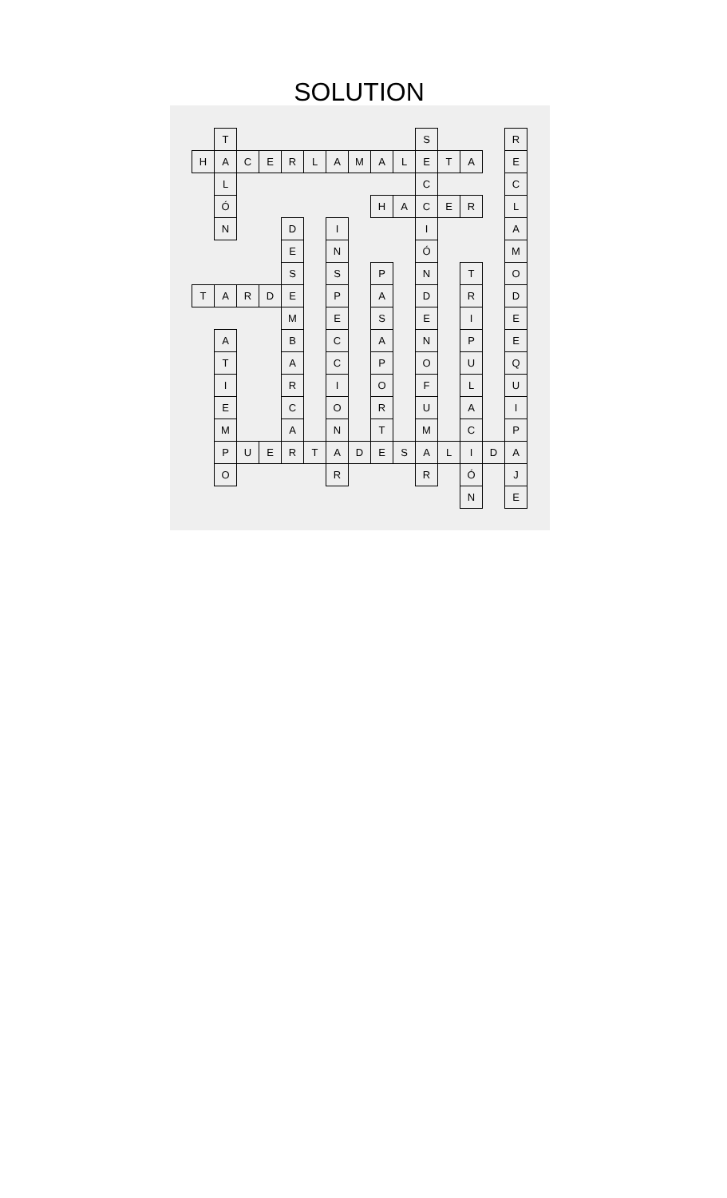SOLUTION
| | T | | | | | | | | | S | | | | R |
| H | A | C | E | R | L | A | M | A | L | E | T | A | | E |
| | L | | | | | | | | | C | | | | C |
| | Ó | | | | | | | H | A | C | E | R | | L |
| | N | | | D | | I | | | | I | | | | A |
| | | | | E | | N | | | | Ó | | | | M |
| | | | | S | | S | | P | | N | | T | | O |
| T | A | R | D | E | | P | | A | | D | | R | | D |
| | | | | M | | E | | S | | E | | I | | E |
| | A | | | B | | C | | A | | N | | P | | E |
| | T | | | A | | C | | P | | O | | U | | Q |
| | I | | | R | | I | | O | | F | | L | | U |
| | E | | | C | | O | | R | | U | | A | | I |
| | M | | | A | | N | | T | | M | | C | | P |
| | P | U | E | R | T | A | D | E | S | A | L | I | D | A |
| | O | | | | | R | | | | R | | Ó | | J |
| | | | | | | | | | | | | N | | E |